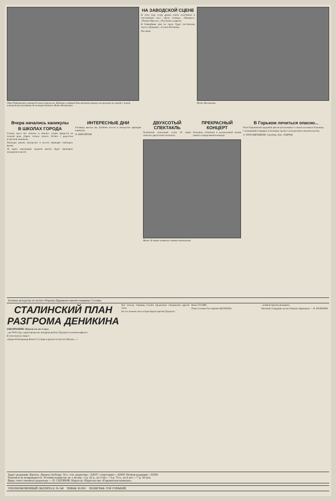Лена Петровская, ученица 8 класса школы им. Бубнова, в первый день весенних каникул на прогулке по городу с папой, который рассказывает ей историю Кремля. Фото Мосмагина.
НА ЗАВОДСКОЙ СЦЕНЕ
В этом году театр драмы клуба участвовал в постановках пьес «Дети солнца», «Мещане», «Платон Кречет», «Пустыня» и другие.
В ближайшие дни на сцене будут поставлены пьесы «Пушкин», «Салют Испании».
На сцене.
Фото Мосмагина.
Вчера начались каникулы
В ШКОЛАХ ГОРОДА
Солнце греет все сильнее и сильнее. Скоро придется на теплый день убрать теплые пальто. Ребята с радостью встретили каникулы.
Пионеры школы интересно и весело проводят свободное время.
26 марта школьники средней школы будут проводить экскурсии в музей.
ИНТЕРЕСНЫЕ ДНИ
Ученицы школы им. Бубнова весело и интересно проводят каникулы.
Н. МИХАЙЛОВ.
ДВУХСОТЫЙ СПЕКТАКЛЬ
Четвертый колхозный театр 30 марта отмечает двухсотый спектакль.
ПРЕКРАСНЫЙ КОНЦЕРТ
Большим событием в музыкальной жизни нашего города явился концерт.
Весна. В сквере появились первые проталины.
В Горьком лечиться опасно...
Член Горьковской трудовой артели рассказывает о своем лечении в больнице.
Сложившийся порядок в больнице требует немедленного вмешательства.
А. ПРОСВИРНИКОВ. Городецк. Ник. ЛАВРОВ.
Заочная экскурсия по музею обороны Царицына имени товарища Сталина
СТАЛИНСКИЙ ПЛАН РАЗГРОМА ДЕНИКИНА
(ОКОНЧАНИЕ. Начало см. на 3 стр.).
...ря 1919 года, характеризуемое вождями работы Троцкого на южном фронте.
В этом письме пишет:
«Дорогой Владимир Ильич! Сегодня я думаю остаться в Москве...»
Вот почему товарищ Сталин предложил совершенно другой план.
На тот момент шла острая борьба против Троцкого.
Ваш СТАЛИН.
План Сталина был принят ЦК ВКП(б).
...войной против Деникина.
Научный сотрудник музея обороны Царицына — В. ЕРОПКИН.
Адрес редакции: Кремль. Дворец Свободы. Тел.: отв. редактора—32637, секретариат—32650. Ночная редакция—32395.
Рукописи не возвращаются. Условия подписки: на 1 месяц—1 р. 25 к., на 3 мес.—3 р. 75 к., на 6 мес.—7 р. 50 коп.
Врид. ответственного редактора — П. САТОНОВ. Издатель: Издательство «Горьковская коммуна».
УПОЛНОМОЧЕННЫЙ ОБЛЛИТА Б. № 340 ТИРАЖ 30.000. ПОЛИГРАФ. ГОР. ГОРЬКИЙ.